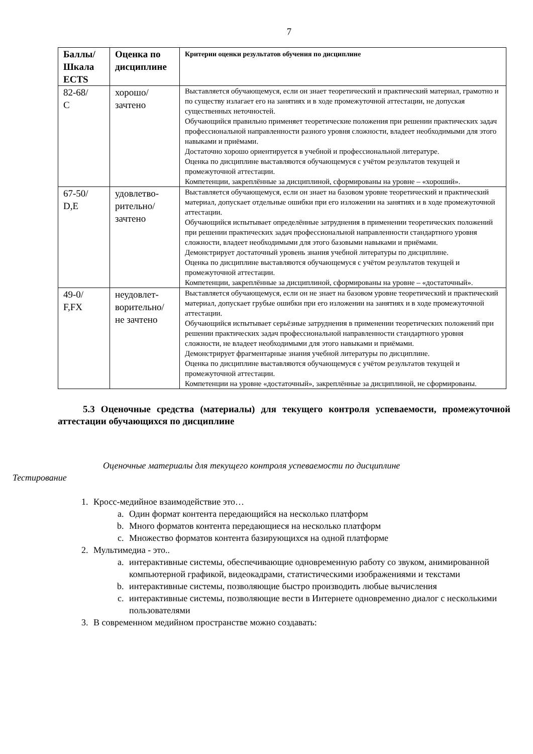7
| Баллы/ Шкала ECTS | Оценка по дисциплине | Критерии оценки результатов обучения по дисциплине |
| --- | --- | --- |
| 82-68/ С | хорошо/ зачтено | Выставляется обучающемуся, если он знает теоретический и практический материал, грамотно и по существу излагает его на занятиях и в ходе промежуточной аттестации, не допуская существенных неточностей. Обучающийся правильно применяет теоретические положения при решении практических задач профессиональной направленности разного уровня сложности, владеет необходимыми для этого навыками и приёмами. Достаточно хорошо ориентируется в учебной и профессиональной литературе. Оценка по дисциплине выставляются обучающемуся с учётом результатов текущей и промежуточной аттестации. Компетенции, закреплённые за дисциплиной, сформированы на уровне – «хороший». |
| 67-50/ D,E | удовлетво- рительно/ зачтено | Выставляется обучающемуся, если он знает на базовом уровне теоретический и практический материал, допускает отдельные ошибки при его изложении на занятиях и в ходе промежуточной аттестации. Обучающийся испытывает определённые затруднения в применении теоретических положений при решении практических задач профессиональной направленности стандартного уровня сложности, владеет необходимыми для этого базовыми навыками и приёмами. Демонстрирует достаточный уровень знания учебной литературы по дисциплине. Оценка по дисциплине выставляются обучающемуся с учётом результатов текущей и промежуточной аттестации. Компетенции, закреплённые за дисциплиной, сформированы на уровне – «достаточный». |
| 49-0/ F,FX | неудовлет- ворительно/ не зачтено | Выставляется обучающемуся, если он не знает на базовом уровне теоретический и практический материал, допускает грубые ошибки при его изложении на занятиях и в ходе промежуточной аттестации. Обучающийся испытывает серьёзные затруднения в применении теоретических положений при решении практических задач профессиональной направленности стандартного уровня сложности, не владеет необходимыми для этого навыками и приёмами. Демонстрирует фрагментарные знания учебной литературы по дисциплине. Оценка по дисциплине выставляются обучающемуся с учётом результатов текущей и промежуточной аттестации. Компетенции на уровне «достаточный», закреплённые за дисциплиной, не сформированы. |
5.3 Оценочные средства (материалы) для текущего контроля успеваемости, промежуточной аттестации обучающихся по дисциплине
Оценочные материалы для текущего контроля успеваемости по дисциплине
Тестирование
1. Кросс-медийное взаимодействие это…
a. Один формат контента передающийся на несколько платформ
b. Много форматов контента передающиеся на несколько платформ
c. Множество форматов контента базирующихся на одной платформе
2. Мультимедиа - это..
a. интерактивные системы, обеспечивающие одновременную работу со звуком, анимированной компьютерной графикой, видеокадрами, статистическими изображениями и текстами
b. интерактивные системы, позволяющие быстро производить любые вычисления
c. интерактивные системы, позволяющие вести в Интернете одновременно диалог с несколькими пользователями
3. В современном медийном пространстве можно создавать: